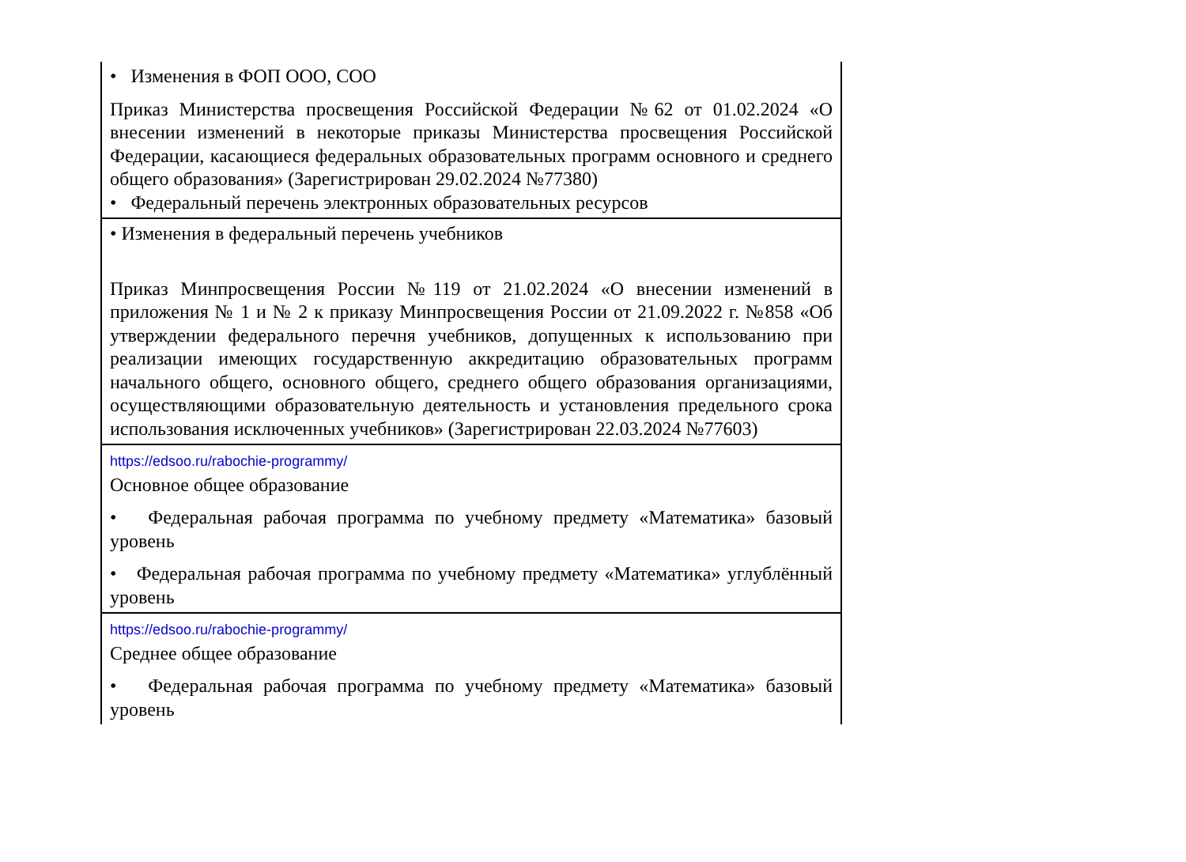| • Изменения в ФОП ООО, СОО Приказ Министерства просвещения Российской Федерации №62 от 01.02.2024 «О внесении изменений в некоторые приказы Министерства просвещения Российской Федерации, касающиеся федеральных образовательных программ основного и среднего общего образования» (Зарегистрирован 29.02.2024 №77380) • Федеральный перечень электронных образовательных ресурсов |
| • Изменения в федеральный перечень учебников Приказ Минпросвещения России №119 от 21.02.2024 «О внесении изменений в приложения № 1 и № 2 к приказу Минпросвещения России от 21.09.2022 г. №858 «Об утверждении федерального перечня учебников, допущенных к использованию при реализации имеющих государственную аккредитацию образовательных программ начального общего, основного общего, среднего общего образования организациями, осуществляющими образовательную деятельность и установления предельного срока использования исключенных учебников» (Зарегистрирован 22.03.2024 №77603) |
| https://edsoo.ru/rabochie-programmy/ Основное общее образование • Федеральная рабочая программа по учебному предмету «Математика» базовый уровень • Федеральная рабочая программа по учебному предмету «Математика» углублённый уровень |
| https://edsoo.ru/rabochie-programmy/ Среднее общее образование • Федеральная рабочая программа по учебному предмету «Математика» базовый уровень |